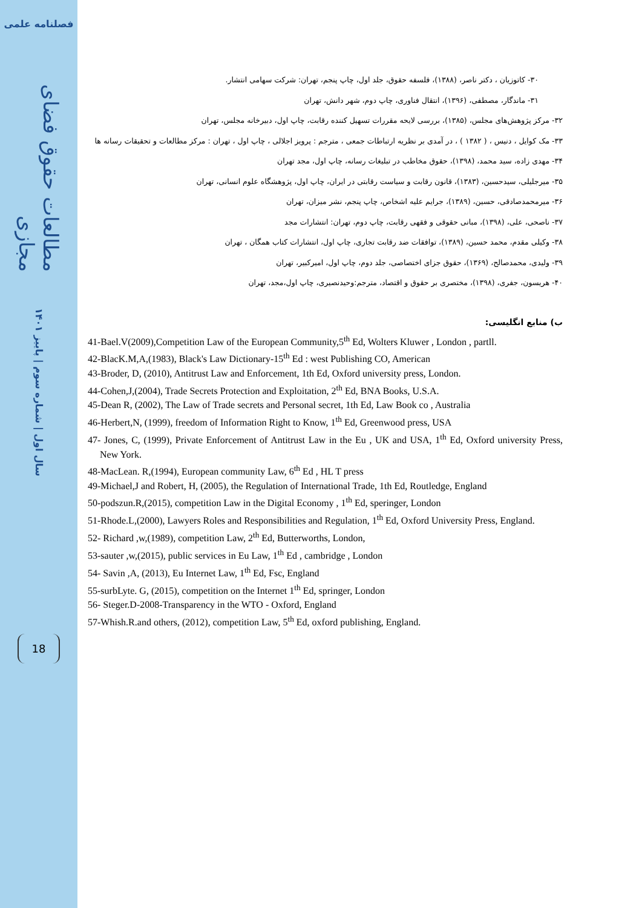فصلنامه علمی
مطالعات حقوق فضای مجازی
سال اول | شماره سوم | پاییز ۱۴۰۱
18
۳۰- کاتوزیان ، دکتر ناصر، (۱۳۸۸)، فلسفه حقوق، جلد اول، چاپ پنجم، تهران: شرکت سهامی انتشار.
۳۱- ماندگار، مصطفی، (۱۳۹۶)، انتقال فناوری، چاپ دوم، شهر دانش، تهران
۳۲- مرکز پژوهش‌های مجلس، (۱۳۸۵)، بررسی لایحه مقررات تسهیل کننده رقابت، چاپ اول، دبیرخانه مجلس، تهران
۳۳- مک کوایل ، دنیس ، ( ۱۳۸۲ ) ، در آمدی بر نظریه ارتباطات جمعی ، مترجم : پرویز اجلالی ، چاپ اول ، تهران : مرکز مطالعات و تحقیقات رسانه ها
۳۴- مهدی زاده، سید محمد، (۱۳۹۸)، حقوق مخاطب در تبلیغات رسانه، چاپ اول، مجد تهران
۳۵- میرجلیلی، سیدحسین، (۱۳۸۳)، قانون رقابت و سیاست رقابتی در ایران، چاپ اول، پژوهشگاه علوم انسانی، تهران
۳۶- میرمحمدصادقی، حسین، (۱۳۸۹)، جرایم علیه اشخاص، چاپ پنجم، نشر میزان، تهران
۳۷- ناصحی، علی، (۱۳۹۸)، مبانی حقوقی و فقهی رقابت، چاپ دوم، تهران: انتشارات مجد
۳۸- وکیلی مقدم، محمد حسین، (۱۳۸۹)، توافقات ضد رقابت تجاری، چاپ اول، انتشارات کتاب همگان ، تهران
۳۹- ولیدی، محمدصالح، (۱۳۶۹)، حقوق جزای اختصاصی، جلد دوم، چاپ اول، امیرکبیر، تهران
۴۰- هریسون، جفری، (۱۳۹۸)، مختصری بر حقوق و اقتصاد، مترجم:وحیدنصیری، چاپ اول،مجد، تهران
ب) منابع انگلیسی:
41-Bael.V(2009),Competition Law of the European Community,5<sup>th</sup> Ed, Wolters Kluwer , London , partll.
42-BlacK.M,A,(1983), Black's Law Dictionary-15<sup>th</sup> Ed : west Publishing CO, American
43-Broder, D, (2010), Antitrust Law and Enforcement, 1th Ed, Oxford university press, London.
44-Cohen,J,(2004), Trade Secrets Protection and Exploitation, 2<sup>th</sup> Ed, BNA Books, U.S.A.
45-Dean R, (2002), The Law of Trade secrets and Personal secret, 1th Ed, Law Book co , Australia
46-Herbert,N, (1999), freedom of Information Right to Know, 1<sup>th</sup> Ed, Greenwood press, USA
47- Jones, C, (1999), Private Enforcement of Antitrust Law in the Eu , UK and USA, 1<sup>th</sup> Ed, Oxford university Press, New York.
48-MacLean. R,(1994), European community Law, 6<sup>th</sup> Ed , HL T press
49-Michael,J and Robert, H, (2005), the Regulation of International Trade, 1th Ed, Routledge, England
50-podszun.R,(2015), competition Law in the Digital Economy , 1<sup>th</sup> Ed, speringer, London
51-Rhode.L,(2000), Lawyers Roles and Responsibilities and Regulation, 1<sup>th</sup> Ed, Oxford University Press, England.
52- Richard ,w,(1989), competition Law, 2<sup>th</sup> Ed, Butterworths, London,
53-sauter ,w,(2015), public services in Eu Law, 1<sup>th</sup> Ed , cambridge , London
54- Savin ,A, (2013), Eu Internet Law, 1<sup>th</sup> Ed, Fsc, England
55-surbLyte. G, (2015), competition on the Internet 1<sup>th</sup> Ed, springer, London
56- Steger.D-2008-Transparency in the WTO - Oxford, England
57-Whish.R.and others, (2012), competition Law, 5<sup>th</sup> Ed, oxford publishing, England.